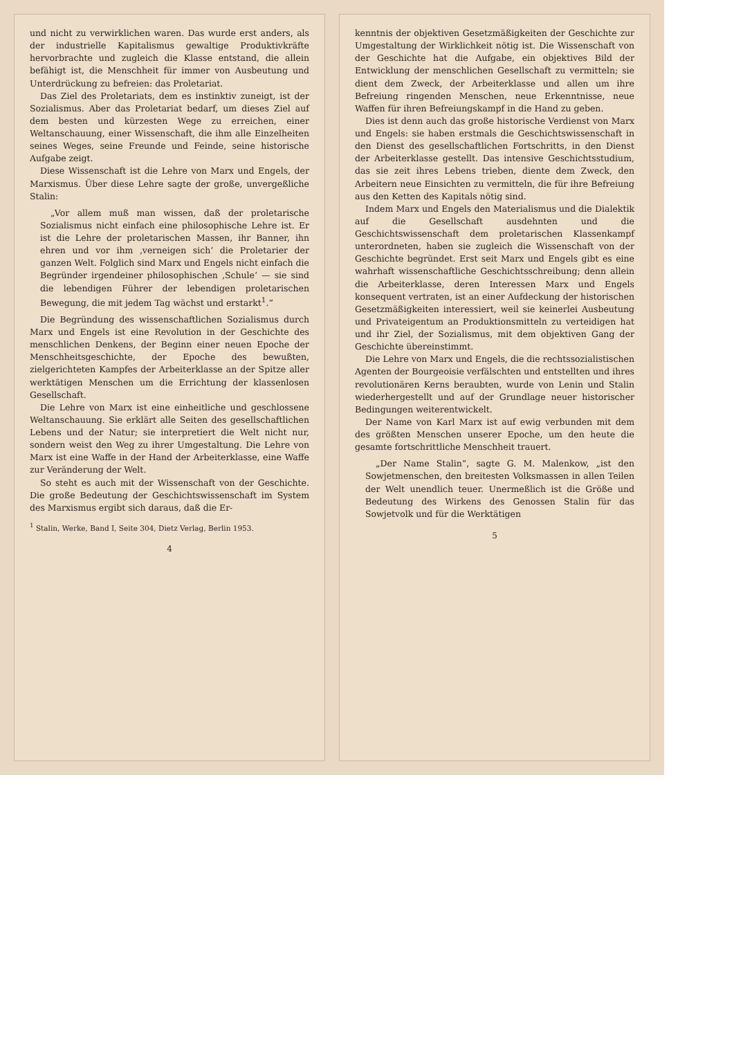und nicht zu verwirklichen waren. Das wurde erst anders, als der industrielle Kapitalismus gewaltige Produktivkräfte hervorbrachte und zugleich die Klasse entstand, die allein befähigt ist, die Menschheit für immer von Ausbeutung und Unterdrückung zu befreien: das Proletariat.
Das Ziel des Proletariats, dem es instinktiv zuneigt, ist der Sozialismus. Aber das Proletariat bedarf, um dieses Ziel auf dem besten und kürzesten Wege zu erreichen, einer Weltanschauung, einer Wissenschaft, die ihm alle Einzelheiten seines Weges, seine Freunde und Feinde, seine historische Aufgabe zeigt.
Diese Wissenschaft ist die Lehre von Marx und Engels, der Marxismus. Über diese Lehre sagte der große, unvergeßliche Stalin:
„Vor allem muß man wissen, daß der proletarische Sozialismus nicht einfach eine philosophische Lehre ist. Er ist die Lehre der proletarischen Massen, ihr Banner, ihn ehren und vor ihm ‚verneigen sich‘ die Proletarier der ganzen Welt. Folglich sind Marx und Engels nicht einfach die Begründer irgendeiner philosophischen ‚Schule‘ — sie sind die lebendigen Führer der lebendigen proletarischen Bewegung, die mit jedem Tag wächst und erstarkt<sup>1</sup>.“
Die Begründung des wissenschaftlichen Sozialismus durch Marx und Engels ist eine Revolution in der Geschichte des menschlichen Denkens, der Beginn einer neuen Epoche der Menschheitsgeschichte, der Epoche des bewußten, zielgerichteten Kampfes der Arbeiterklasse an der Spitze aller werktätigen Menschen um die Errichtung der klassenlosen Gesellschaft.
Die Lehre von Marx ist eine einheitliche und geschlossene Weltanschauung. Sie erklärt alle Seiten des gesellschaftlichen Lebens und der Natur; sie interpretiert die Welt nicht nur, sondern weist den Weg zu ihrer Umgestaltung. Die Lehre von Marx ist eine Waffe in der Hand der Arbeiterklasse, eine Waffe zur Veränderung der Welt.
So steht es auch mit der Wissenschaft von der Geschichte. Die große Bedeutung der Geschichtswissenschaft im System des Marxismus ergibt sich daraus, daß die Er-
<sup>1</sup> Stalin, Werke, Band I, Seite 304, Dietz Verlag, Berlin 1953.
4
kenntnis der objektiven Gesetzmäßigkeiten der Geschichte zur Umgestaltung der Wirklichkeit nötig ist. Die Wissenschaft von der Geschichte hat die Aufgabe, ein objektives Bild der Entwicklung der menschlichen Gesellschaft zu vermitteln; sie dient dem Zweck, der Arbeiterklasse und allen um ihre Befreiung ringenden Menschen, neue Erkenntnisse, neue Waffen für ihren Befreiungskampf in die Hand zu geben.
Dies ist denn auch das große historische Verdienst von Marx und Engels: sie haben erstmals die Geschichtswissenschaft in den Dienst des gesellschaftlichen Fortschritts, in den Dienst der Arbeiterklasse gestellt. Das intensive Geschichtsstudium, das sie zeit ihres Lebens trieben, diente dem Zweck, den Arbeitern neue Einsichten zu vermitteln, die für ihre Befreiung aus den Ketten des Kapitals nötig sind.
Indem Marx und Engels den Materialismus und die Dialektik auf die Gesellschaft ausdehnten und die Geschichtswissenschaft dem proletarischen Klassenkampf unterordneten, haben sie zugleich die Wissenschaft von der Geschichte begründet. Erst seit Marx und Engels gibt es eine wahrhaft wissenschaftliche Geschichtsschreibung; denn allein die Arbeiterklasse, deren Interessen Marx und Engels konsequent vertraten, ist an einer Aufdeckung der historischen Gesetzmäßigkeiten interessiert, weil sie keinerlei Ausbeutung und Privateigentum an Produktionsmitteln zu verteidigen hat und ihr Ziel, der Sozialismus, mit dem objektiven Gang der Geschichte übereinstimmt.
Die Lehre von Marx und Engels, die die rechtssozialistischen Agenten der Bourgeoisie verfälschten und entstellten und ihres revolutionären Kerns beraubten, wurde von Lenin und Stalin wiederhergestellt und auf der Grundlage neuer historischer Bedingungen weiterentwickelt.
Der Name von Karl Marx ist auf ewig verbunden mit dem des größten Menschen unserer Epoche, um den heute die gesamte fortschrittliche Menschheit trauert.
„Der Name Stalin“, sagte G. M. Malenkow, „ist den Sowjetmenschen, den breitesten Volksmassen in allen Teilen der Welt unendlich teuer. Unermeßlich ist die Größe und Bedeutung des Wirkens des Genossen Stalin für das Sowjetvolk und für die Werktätigen
5